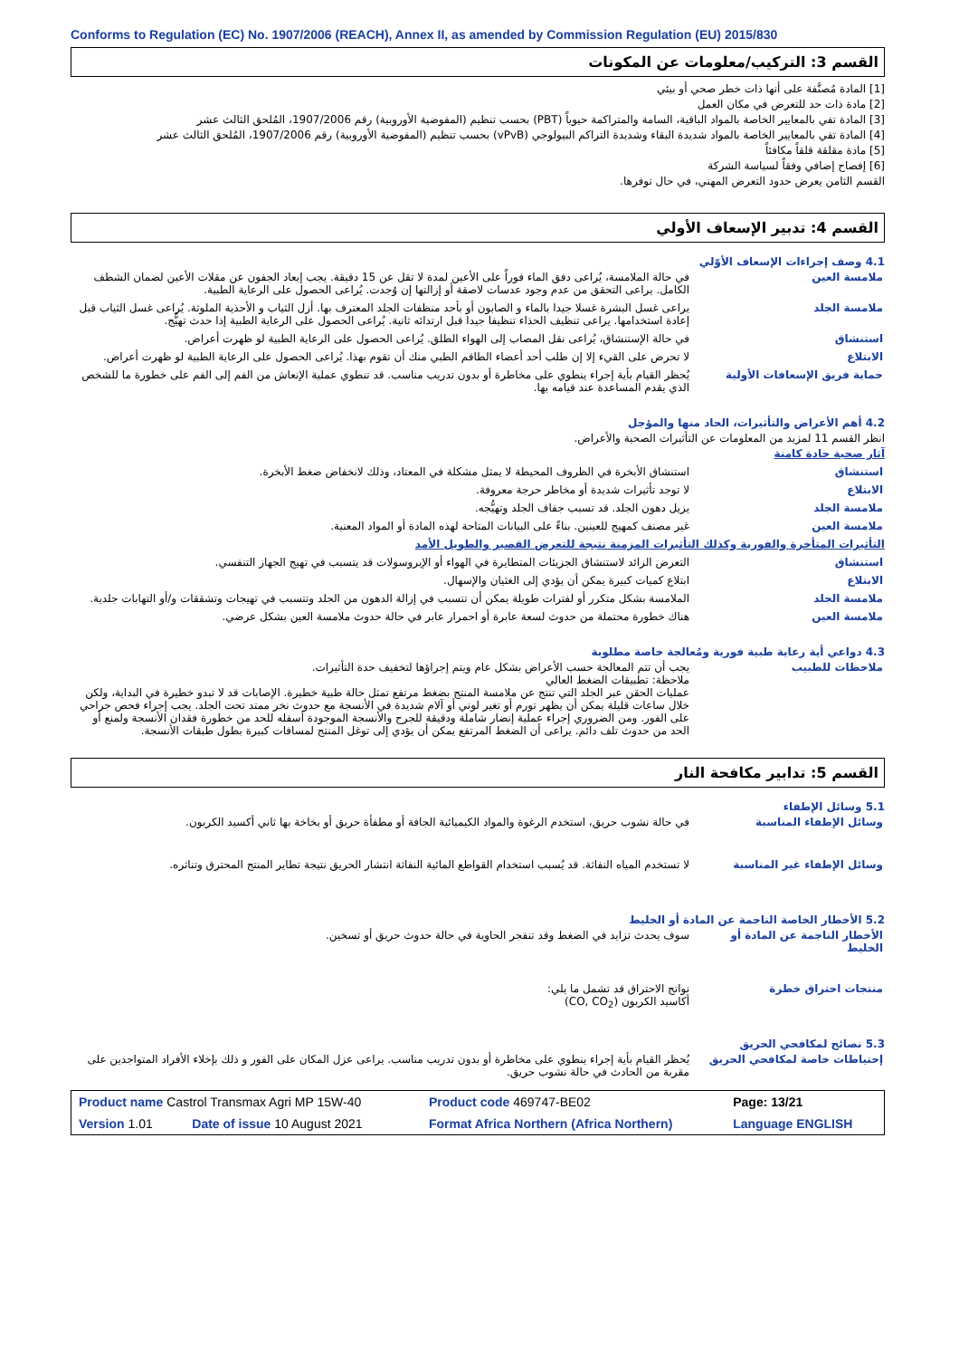Conforms to Regulation (EC) No. 1907/2006 (REACH), Annex II, as amended by Commission Regulation (EU) 2015/830
القسم 3: التركيب/معلومات عن المكونات
[1] المادة مُصنَّفة على أنها ذات خطر صحي أو بيئي
[2] مادة ذات حد للتعرض في مكان العمل
[3] المادة تفي بالمعايير الخاصة بالمواد الباقية، السامة والمتراكمة حيوياً (PBT) بحسب تنظيم (المفوضية الأوروبية) رقم 1907/2006، المُلحق الثالث عشر
[4] المادة تفي بالمعايير الخاصة بالمواد شديدة البقاء وشديدة التراكم البيولوجي (vPvB) بحسب تنظيم (المفوضية الأوروبية) رقم 1907/2006، المُلحق الثالث عشر
[5] مادة مقلقة قلقاً مكافئاً
[6] إفصاح إضافي وفقاً لسياسة الشركة
القسم الثامن يعرض حدود التعرض المهني، في حال توفرها.
القسم 4: تدبير الإسعاف الأولي
4.1 وصف إجراءات الإسعاف الأوّلي
| ملامسة العين | في حالة الملامسة، يُراعى دفق الماء فوراً على الأعين لمدة لا تقل عن 15 دقيقة. يجب إبعاد الجفون عن مقلات الأعين لضمان الشطف الكامل. يراعى التحقق من عدم وجود عدسات لاصقة أو إزالتها إن وُجدت. يُراعى الحصول على الرعاية الطبية. |
| ملامسة الجلد | يراعى غسل البشرة غسلا جيدا بالماء و الصابون أو بأحد منظفات الجلد المعترف بها. أزل الثياب و الأحذية الملوثة. يُراعى غسل الثياب قبل إعادة استخدامها. يراعى تنظيف الحذاء تنظيفا جيدا قبل ارتدائه ثانية. يُراعى الحصول على الرعاية الطبية إذا حدث تهيُّج. |
| استنشاق | في حالة الإستنشاق، يُراعى نقل المصاب إلى الهواء الطلق. يُراعى الحصول على الرعاية الطبية لو ظهرت أعراض. |
| الابتلاع | لا تحرض على القيء إلا إن طلب أحد أعضاء الطاقم الطبي منك أن تقوم بهذا. يُراعى الحصول على الرعاية الطبية لو ظهرت أعراض. |
| حماية فريق الإسعافات الأولية | يُحظر القيام بأية إجراء ينطوي على مخاطرة أو بدون تدريب مناسب. قد تنطوي عملية الإنعاش من الفم إلى الفم على خطورة ما للشخص الذي يقدم المساعدة عند قيامه بها. |
4.2 أهم الأعراض والتأثيرات، الحاد منها والمؤجل
انظر القسم 11 لمزيد من المعلومات عن التأثيرات الصحية والأعراض.
آثار صحية حادة كامنة
| استنشاق | استنشاق الأبخرة في الظروف المحيطة لا يمثل مشكلة في المعتاد، وذلك لانخفاض ضغط الأبخرة. |
| الابتلاع | لا توجد تأثيرات شديدة أو مخاطر حرجة معروفة. |
| ملامسة الجلد | يزيل دهون الجلد. قد تسبب جفاف الجلد وتهيُّجه. |
| ملامسة العين | غير مصنف كمهيج للعينين. بناءً على البيانات المتاحة لهذه المادة أو المواد المعنية. |
التأثيرات المتأخرة والفورية وكذلك التأثيرات المزمنة نتيجة للتعرض القصير والطويل الأمد
| استنشاق | التعرض الزائد لاستنشاق الجزيئات المتطايرة في الهواء أو الإيروسولات قد يتسبب في تهيج الجهاز التنفسي. |
| الابتلاع | ابتلاع كميات كبيرة يمكن أن يؤدي إلى الغثيان والإسهال. |
| ملامسة الجلد | الملامسة بشكل متكرر أو لفترات طويلة يمكن أن تتسبب في إزالة الدهون من الجلد وتتسبب في تهيجات وتشققات و/أو التهابات جلدية. |
| ملامسة العين | هناك خطورة محتملة من حدوث لسعة عابرة أو احمرار عابر في حالة حدوث ملامسة العين بشكل عرضي. |
4.3 دواعي أية رعاية طبية فورية ومُعالجة خاصة مطلوبة
| ملاحظات للطبيب | يجب أن تتم المعالجة حسب الأعراض بشكل عام ويتم إجراؤها لتخفيف حدة التأثيرات. ملاحظة: تطبيقات الضغط العالي عمليات الحقن عبر الجلد التي تنتج عن ملامسة المنتج بضغط مرتفع تمثل حالة طبية خطيرة. الإصابات قد لا تبدو خطيرة في البداية، ولكن خلال ساعات قليلة يمكن أن يظهر تورم أو تغير لوني أو آلام شديدة في الأنسجة مع حدوث نخر ممتد تحت الجلد. يجب إجراء فحص جراحي على الفور. ومن الضروري إجراء عملية إنضار شاملة ودقيقة للجرح والأنسجة الموجودة أسفله للحد من خطورة فقدان الأنسجة ولمنع أو الحد من حدوث تلف دائم. يراعى أن الضغط المرتفع يمكن أن يؤدي إلى توغل المنتج لمسافات كبيرة بطول طبقات الأنسجة. |
القسم 5: تدابير مكافحة النار
5.1 وسائل الإطفاء
| وسائل الإطفاء المناسبة | في حالة نشوب حريق، استخدم الرغوة والمواد الكيميائية الجافة أو مطفأة حريق أو بخاخة بها ثاني أكسيد الكربون. |
| وسائل الإطفاء غير المناسبة | لا تستخدم المياه النفاثة. قد يُسبب استخدام القواطع المائية النفاثة انتشار الحريق نتيجة تطاير المنتج المحترق وتناثره. |
5.2 الأخطار الخاصة الناجمة عن المادة أو الخليط
| الأخطار الناجمة عن المادة أو الخليط | سوف يحدث تزايد في الضغط وقد تنفجر الحاوية في حالة حدوث حريق أو تسخين. |
| منتجات احتراق خطرة | نواتج الاحتراق قد تشمل ما يلي: أكاسيد الكربون (CO, CO<sub>2</sub>) |
5.3 نصائح لمكافحي الحريق
| إحتياطات خاصة لمكافحي الحريق | يُحظر القيام بأية إجراء ينطوي على مخاطرة أو بدون تدريب مناسب. يراعى عزل المكان على الفور و ذلك بإخلاء الأفراد المتواجدين على مقربة من الحادث في حالة نشوب حريق. |
| Product name Castrol Transmax Agri MP 15W-40 | | Product code 469747-BE02 | | Page: 13/21 |
| Version 1.01 | Date of issue 10 August 2021 | Format Africa Northern (Africa Northern) | Language ENGLISH | |